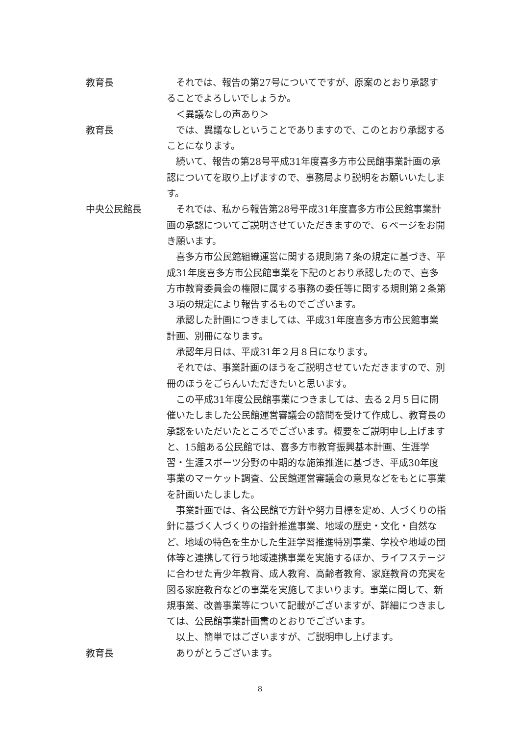教育長 それでは、報告の第27号についてですが、原案のとおり承認することでよろしいでしょうか。
＜異議なしの声あり＞
教育長 では、異議なしということでありますので、このとおり承認することになります。
続いて、報告の第28号平成31年度喜多方市公民館事業計画の承認についてを取り上げますので、事務局より説明をお願いいたします。
中央公民館長 それでは、私から報告第28号平成31年度喜多方市公民館事業計画の承認についてご説明させていただきますので、６ページをお開き願います。
喜多方市公民館組織運営に関する規則第７条の規定に基づき、平成31年度喜多方市公民館事業を下記のとおり承認したので、喜多方市教育委員会の権限に属する事務の委任等に関する規則第２条第３項の規定により報告するものでございます。
承認した計画につきましては、平成31年度喜多方市公民館事業計画、別冊になります。
承認年月日は、平成31年２月８日になります。
それでは、事業計画のほうをご説明させていただきますので、別冊のほうをごらんいただきたいと思います。
この平成31年度公民館事業につきましては、去る２月５日に開催いたしました公民館運営審議会の諮問を受けて作成し、教育長の承認をいただいたところでございます。概要をご説明申し上げますと、15館ある公民館では、喜多方市教育振興基本計画、生涯学習・生涯スポーツ分野の中期的な施策推進に基づき、平成30年度事業のマーケット調査、公民館運営審議会の意見などをもとに事業を計画いたしました。
事業計画では、各公民館で方針や努力目標を定め、人づくりの指針に基づく人づくりの指針推進事業、地域の歴史・文化・自然など、地域の特色を生かした生涯学習推進特別事業、学校や地域の団体等と連携して行う地域連携事業を実施するほか、ライフステージに合わせた青少年教育、成人教育、高齢者教育、家庭教育の充実を図る家庭教育などの事業を実施してまいります。事業に関して、新規事業、改善事業等について記載がございますが、詳細につきましては、公民館事業計画書のとおりでございます。
以上、簡単ではございますが、ご説明申し上げます。
教育長 ありがとうございます。
8